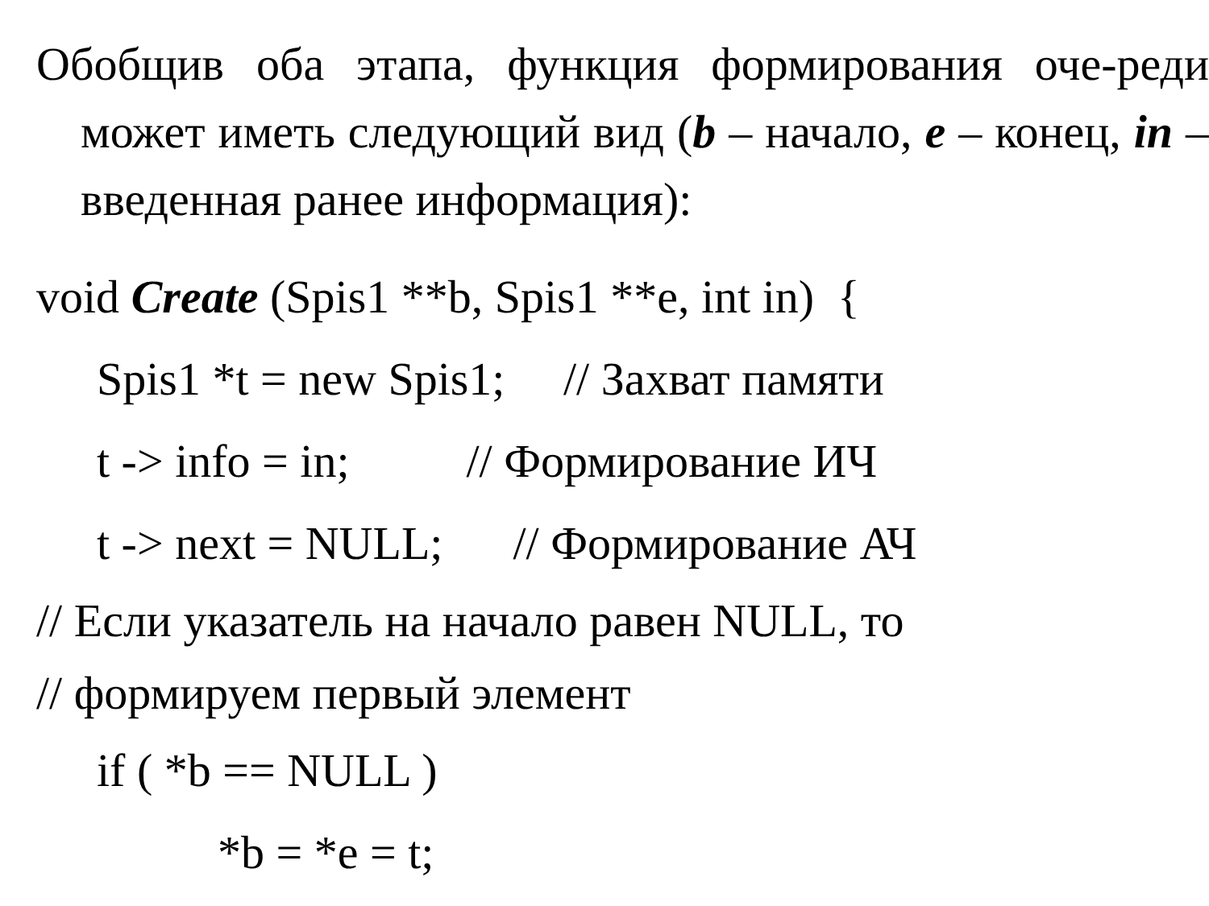Обобщив оба этапа, функция формирования оче-реди может иметь следующий вид (b – начало, e – конец, in – введенная ранее информация):
void Create (Spis1 **b, Spis1 **e, int in) {
Spis1 *t = new Spis1; // Захват памяти
t -> info = in; // Формирование ИЧ
t -> next = NULL; // Формирование АЧ
// Если указатель на начало равен NULL, то
// формируем первый элемент
if ( *b == NULL )
*b = *e = t;